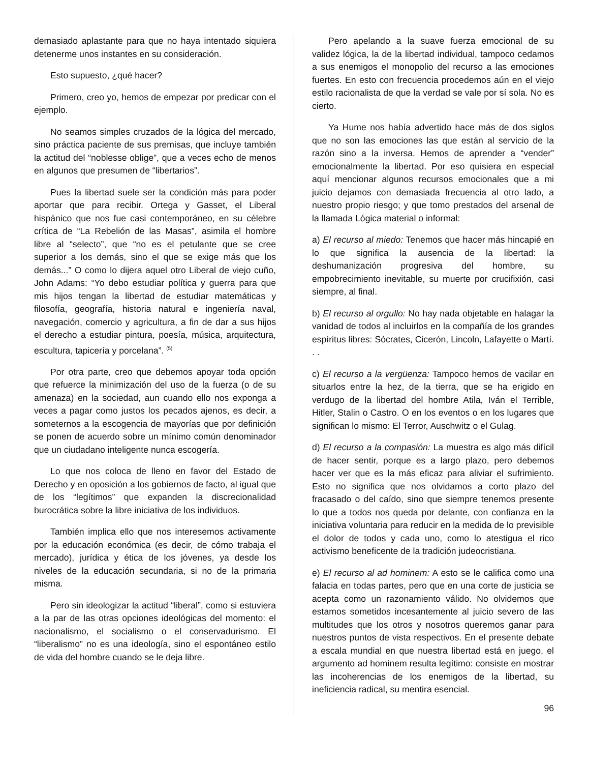demasiado aplastante para que no haya intentado siquiera detenerme unos instantes en su consideración.
Esto supuesto, ¿qué hacer?
Primero, creo yo, hemos de empezar por predicar con el ejemplo.
No seamos simples cruzados de la lógica del mercado, sino práctica paciente de sus premisas, que incluye también la actitud del “noblesse oblige”, que a veces echo de menos en algunos que presumen de “libertarios”.
Pues la libertad suele ser la condición más para poder aportar que para recibir. Ortega y Gasset, el Liberal hispánico que nos fue casi contemporáneo, en su célebre crítica de “La Rebelión de las Masas”, asimila el hombre libre al “selecto”, que “no es el petulante que se cree superior a los demás, sino el que se exige más que los demás...” O como lo dijera aquel otro Liberal de viejo cuño, John Adams: “Yo debo estudiar política y guerra para que mis hijos tengan la libertad de estudiar matemáticas y filosofía, geografía, historia natural e ingeniería naval, navegación, comercio y agricultura, a fin de dar a sus hijos el derecho a estudiar pintura, poesía, música, arquitectura, escultura, tapicería y porcelana”. <sup>(5)</sup>
Por otra parte, creo que debemos apoyar toda opción que refuerce la minimización del uso de la fuerza (o de su amenaza) en la sociedad, aun cuando ello nos exponga a veces a pagar como justos los pecados ajenos, es decir, a someternos a la escogencia de mayorías que por definición se ponen de acuerdo sobre un mínimo común denominador que un ciudadano inteligente nunca escogería.
Lo que nos coloca de lleno en favor del Estado de Derecho y en oposición a los gobiernos de facto, al igual que de los “legítimos” que expanden la discrecionalidad burocrática sobre la libre iniciativa de los individuos.
También implica ello que nos interesemos activamente por la educación económica (es decir, de cómo trabaja el mercado), jurídica y ética de los jóvenes, ya desde los niveles de la educación secundaria, si no de la primaria misma.
Pero sin ideologizar la actitud “liberal”, como si estuviera a la par de las otras opciones ideológicas del momento: el nacionalismo, el socialismo o el conservadurismo. El “liberalismo” no es una ideología, sino el espontáneo estilo de vida del hombre cuando se le deja libre.
Pero apelando a la suave fuerza emocional de su validez lógica, la de la libertad individual, tampoco cedamos a sus enemigos el monopolio del recurso a las emociones fuertes. En esto con frecuencia procedemos aún en el viejo estilo racionalista de que la verdad se vale por sí sola. No es cierto.
Ya Hume nos había advertido hace más de dos siglos que no son las emociones las que están al servicio de la razón sino a la inversa. Hemos de aprender a “vender” emocionalmente la libertad. Por eso quisiera en especial aquí mencionar algunos recursos emocionales que a mi juicio dejamos con demasiada frecuencia al otro lado, a nuestro propio riesgo; y que tomo prestados del arsenal de la llamada Lógica material o informal:
a) El recurso al miedo: Tenemos que hacer más hincapié en lo que significa la ausencia de la libertad: la deshumanización progresiva del hombre, su empobrecimiento inevitable, su muerte por crucifixión, casi siempre, al final.
b) El recurso al orgullo: No hay nada objetable en halagar la vanidad de todos al incluirlos en la compañía de los grandes espíritus libres: Sócrates, Cicerón, Lincoln, Lafayette o Martí. . .
c) El recurso a la vergüenza: Tampoco hemos de vacilar en situarlos entre la hez, de la tierra, que se ha erigido en verdugo de la libertad del hombre Atila, Iván el Terrible, Hitler, Stalin o Castro. O en los eventos o en los lugares que significan lo mismo: El Terror, Auschwitz o el Gulag.
d) El recurso a la compasión: La muestra es algo más difícil de hacer sentir, porque es a largo plazo, pero debemos hacer ver que es la más eficaz para aliviar el sufrimiento. Esto no significa que nos olvidamos a corto plazo del fracasado o del caído, sino que siempre tenemos presente lo que a todos nos queda por delante, con confianza en la iniciativa voluntaria para reducir en la medida de lo previsible el dolor de todos y cada uno, como lo atestigua el rico activismo beneficente de la tradición judeocristiana.
e) El recurso al ad hominem: A esto se le califica como una falacia en todas partes, pero que en una corte de justicia se acepta como un razonamiento válido. No olvidemos que estamos sometidos incesantemente al juicio severo de las multitudes que los otros y nosotros queremos ganar para nuestros puntos de vista respectivos. En el presente debate a escala mundial en que nuestra libertad está en juego, el argumento ad hominem resulta legítimo: consiste en mostrar las incoherencias de los enemigos de la libertad, su ineficiencia radical, su mentira esencial.
96